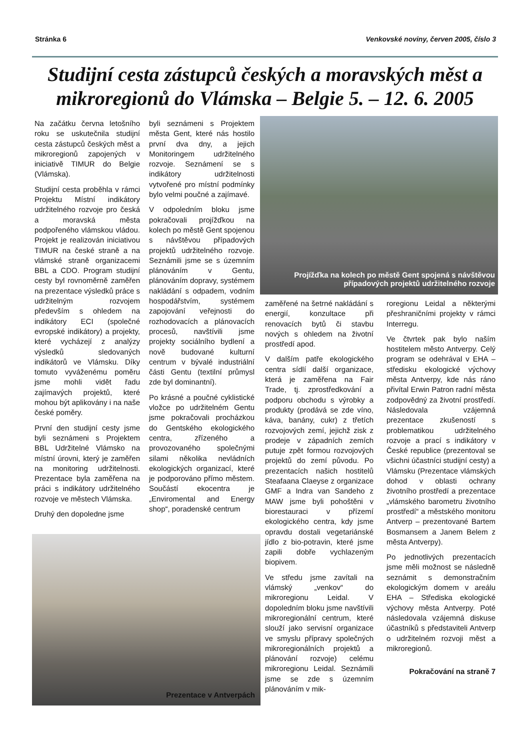Stránka 6 Venkovské noviny, červen 2005, číslo 3
Studijní cesta zástupců českých a moravských měst a mikroregionů do Vlámska – Belgie 5. – 12. 6. 2005
Na začátku června letošního roku se uskutečnila studijní cesta zástupců českých měst a mikroregionů zapojených v iniciativě TIMUR do Belgie (Vlámska).
Studijní cesta proběhla v rámci Projektu Místní indikátory udržitelného rozvoje pro česká a moravská města podpořeného vlámskou vládou. Projekt je realizován iniciativou TIMUR na české straně a na vlámské straně organizacemi BBL a CDO. Program studijní cesty byl rovnoměrně zaměřen na prezentace výsledků práce s udržitelným rozvojem především s ohledem na indikátory ECI (společné evropské indikátory) a projekty, které vycházejí z analýzy výsledků sledovaných indikátorů ve Vlámsku. Díky tomuto vyváženému poměru jsme mohli vidět řadu zajímavých projektů, které mohou být aplikovány i na naše české poměry.
První den studijní cesty jsme byli seznámeni s Projektem BBL Udržitelné Vlámsko na místní úrovni, který je zaměřen na monitoring udržitelnosti. Prezentace byla zaměřena na práci s indikátory udržitelného rozvoje ve městech Vlámska.
Druhý den dopoledne jsme
byli seznámeni s Projektem města Gent, které nás hostilo první dva dny, a jejich Monitoringem udržitelného rozvoje. Seznámení se s indikátory udržitelnosti vytvořené pro místní podmínky bylo velmi poučné a zajímavé.
V odpoledním bloku jsme pokračovali projížďkou na kolech po městě Gent spojenou s návštěvou případových projektů udržitelného rozvoje. Seznámili jsme se s územním plánováním v Gentu, plánováním dopravy, systémem nakládání s odpadem, vodním hospodářstvím, systémem zapojování veřejnosti do rozhodovacích a plánovacích procesů, navštívili jsme projekty sociálního bydlení a nově budované kulturní centrum v bývalé industriální části Gentu (textilní průmysl zde byl dominantní).
Po krásné a poučné cyklistické vložce po udržitelném Gentu jsme pokračovali procházkou do Gentského ekologického centra, zřízeného a provozovaného společnými silami několika nevládních ekologických organizací, které je podporováno přímo městem. Součástí ekocentra je „Enviromental and Energy shop“, poradenské centrum
Projížďka na kolech po městě Gent spojená s návštěvou případových projektů udržitelného rozvoje
zaměřené na šetrné nakládání s energií, konzultace při renovacích bytů či stavbu nových s ohledem na životní prostředí apod.
V dalším patře ekologického centra sídlí další organizace, která je zaměřena na Fair Trade, tj. zprostředkování a podporu obchodu s výrobky a produkty (prodává se zde víno, káva, banány, cukr) z třetích rozvojových zemí, jejichž zisk z prodeje v západních zemích putuje zpět formou rozvojových projektů do zemí původu. Po prezentacích našich hostitelů Steafaana Claeyse z organizace GMF a Indra van Sandeho z MAW jsme byli pohoštěni v biorestauraci v přízemí ekologického centra, kdy jsme opravdu dostali vegetariánské jídlo z bio-potravin, které jsme zapili dobře vychlazeným biopivem.
Ve středu jsme zavítali na vlámský „venkov“ do mikroregionu Leidal. V dopoledním bloku jsme navštívili mikroregionální centrum, které slouží jako servisní organizace ve smyslu přípravy společných mikroregionálních projektů a plánování rozvoje) celému mikroregionu Leidal. Seznámili jsme se zde s územním plánováním v mik-
roregionu Leidal a některými přeshraničními projekty v rámci Interregu.
Ve čtvrtek pak bylo naším hostitelem město Antverpy. Celý program se odehrával v EHA – středisku ekologické výchovy města Antverpy, kde nás ráno přivítal Erwin Patron radní města zodpovědný za životní prostředí. Následovala vzájemná prezentace zkušeností s problematikou udržitelného rozvoje a prací s indikátory v České republice (prezentoval se všichni účastníci studijní cesty) a Vlámsku (Prezentace vlámských dohod v oblasti ochrany životního prostředí a prezentace „vlámského barometru životního prostředí“ a městského monitoru Antverp – prezentované Bartem Bosmansem a Janem Belem z města Antverpy).
Po jednotlivých prezentacích jsme měli možnost se následně seznámit s demonstračním ekologickým domem v areálu EHA – Střediska ekologické výchovy města Antverpy. Poté následovala vzájemná diskuse účastníků s představiteli Antverp o udržitelném rozvoji měst a mikroregionů.
Pokračování na straně 7
Prezentace v Antverpách